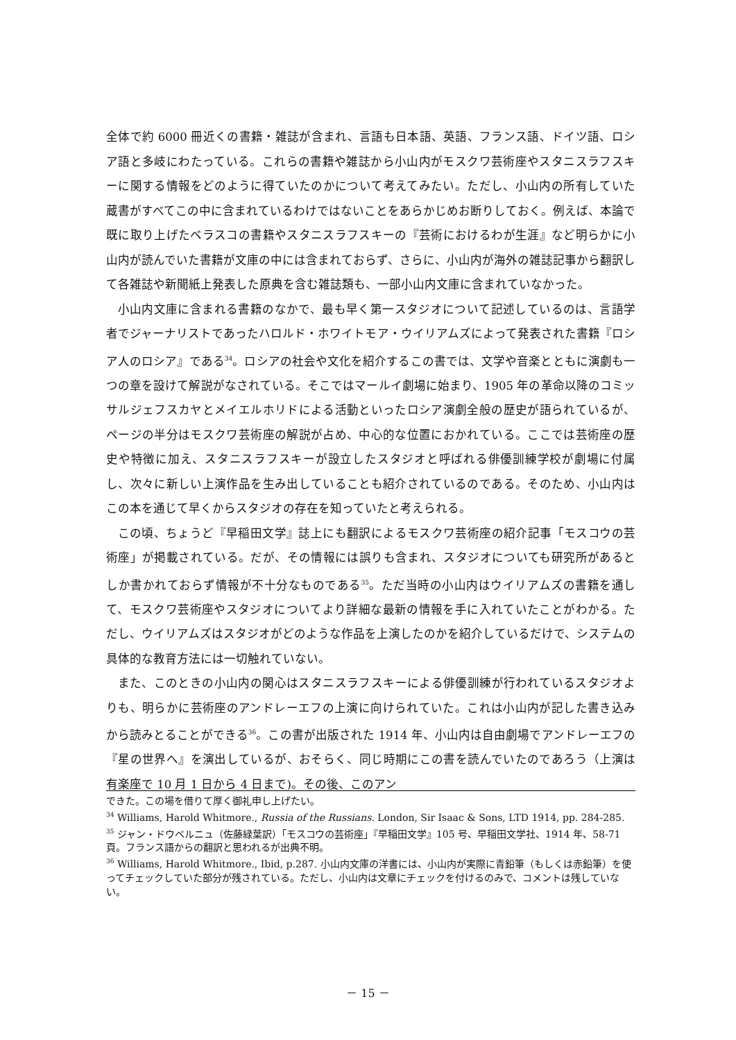全体で約 6000 冊近くの書籍・雑誌が含まれ、言語も日本語、英語、フランス語、ドイツ語、ロシア語と多岐にわたっている。これらの書籍や雑誌から小山内がモスクワ芸術座やスタニスラフスキーに関する情報をどのように得ていたのかについて考えてみたい。ただし、小山内の所有していた蔵書がすべてこの中に含まれているわけではないことをあらかじめお断りしておく。例えば、本論で既に取り上げたベラスコの書籍やスタニスラフスキーの『芸術におけるわが生涯』など明らかに小山内が読んでいた書籍が文庫の中には含まれておらず、さらに、小山内が海外の雑誌記事から翻訳して各雑誌や新聞紙上発表した原典を含む雑誌類も、一部小山内文庫に含まれていなかった。
小山内文庫に含まれる書籍のなかで、最も早く第一スタジオについて記述しているのは、言語学者でジャーナリストであったハロルド・ホワイトモア・ウイリアムズによって発表された書籍『ロシア人のロシア』である<sup>34</sup>。ロシアの社会や文化を紹介するこの書では、文学や音楽とともに演劇も一つの章を設けて解説がなされている。そこではマールイ劇場に始まり、1905 年の革命以降のコミッサルジェフスカヤとメイエルホリドによる活動といったロシア演劇全般の歴史が語られているが、ページの半分はモスクワ芸術座の解説が占め、中心的な位置におかれている。ここでは芸術座の歴史や特徴に加え、スタニスラフスキーが設立したスタジオと呼ばれる俳優訓練学校が劇場に付属し、次々に新しい上演作品を生み出していることも紹介されているのである。そのため、小山内はこの本を通じて早くからスタジオの存在を知っていたと考えられる。
この頃、ちょうど『早稲田文学』誌上にも翻訳によるモスクワ芸術座の紹介記事「モスコウの芸術座」が掲載されている。だが、その情報には誤りも含まれ、スタジオについても研究所があるとしか書かれておらず情報が不十分なものである<sup>35</sup>。ただ当時の小山内はウイリアムズの書籍を通して、モスクワ芸術座やスタジオについてより詳細な最新の情報を手に入れていたことがわかる。ただし、ウイリアムズはスタジオがどのような作品を上演したのかを紹介しているだけで、システムの具体的な教育方法には一切触れていない。
また、このときの小山内の関心はスタニスラフスキーによる俳優訓練が行われているスタジオよりも、明らかに芸術座のアンドレーエフの上演に向けられていた。これは小山内が記した書き込みから読みとることができる<sup>36</sup>。この書が出版された 1914 年、小山内は自由劇場でアンドレーエフの『星の世界へ』を演出しているが、おそらく、同じ時期にこの書を読んでいたのであろう（上演は有楽座で 10 月 1 日から 4 日まで)。その後、このアン
できた。この場を借りて厚く御礼申し上げたい。
<sup>34</sup> Williams, Harold Whitmore., Russia of the Russians. London, Sir Isaac & Sons, LTD 1914, pp. 284-285.
<sup>35</sup> ジャン・ドウベルニュ（佐藤緑葉訳）「モスコウの芸術座」『早稲田文学』105 号、早稲田文学社、1914 年、58-71 頁。フランス語からの翻訳と思われるが出典不明。
<sup>36</sup> Williams, Harold Whitmore., Ibid, p.287. 小山内文庫の洋書には、小山内が実際に青鉛筆（もしくは赤鉛筆）を使ってチェックしていた部分が残されている。ただし、小山内は文章にチェックを付けるのみで、コメントは残していない。
－ 15 －